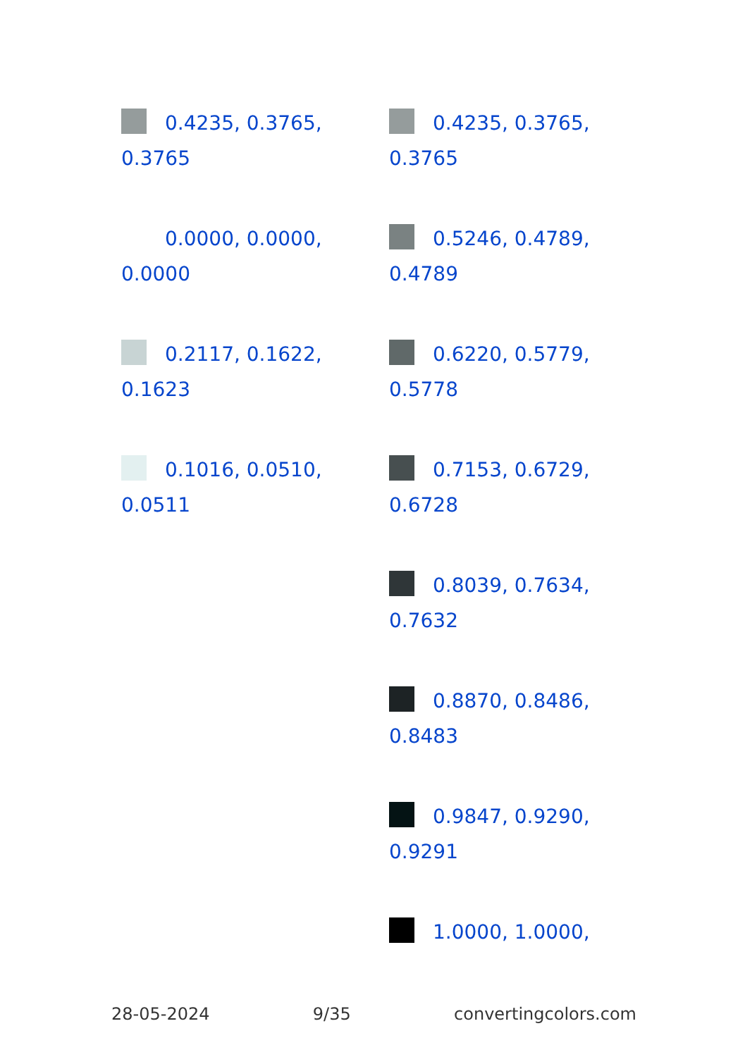0.4235, 0.3765, 0.3765
0.0000, 0.0000, 0.0000
0.2117, 0.1622, 0.1623
0.1016, 0.0510, 0.0511
0.4235, 0.3765, 0.3765
0.5246, 0.4789, 0.4789
0.6220, 0.5779, 0.5778
0.7153, 0.6729, 0.6728
0.8039, 0.7634, 0.7632
0.8870, 0.8486, 0.8483
0.9847, 0.9290, 0.9291
1.0000, 1.0000,
28-05-2024 9/35 convertingcolors.com